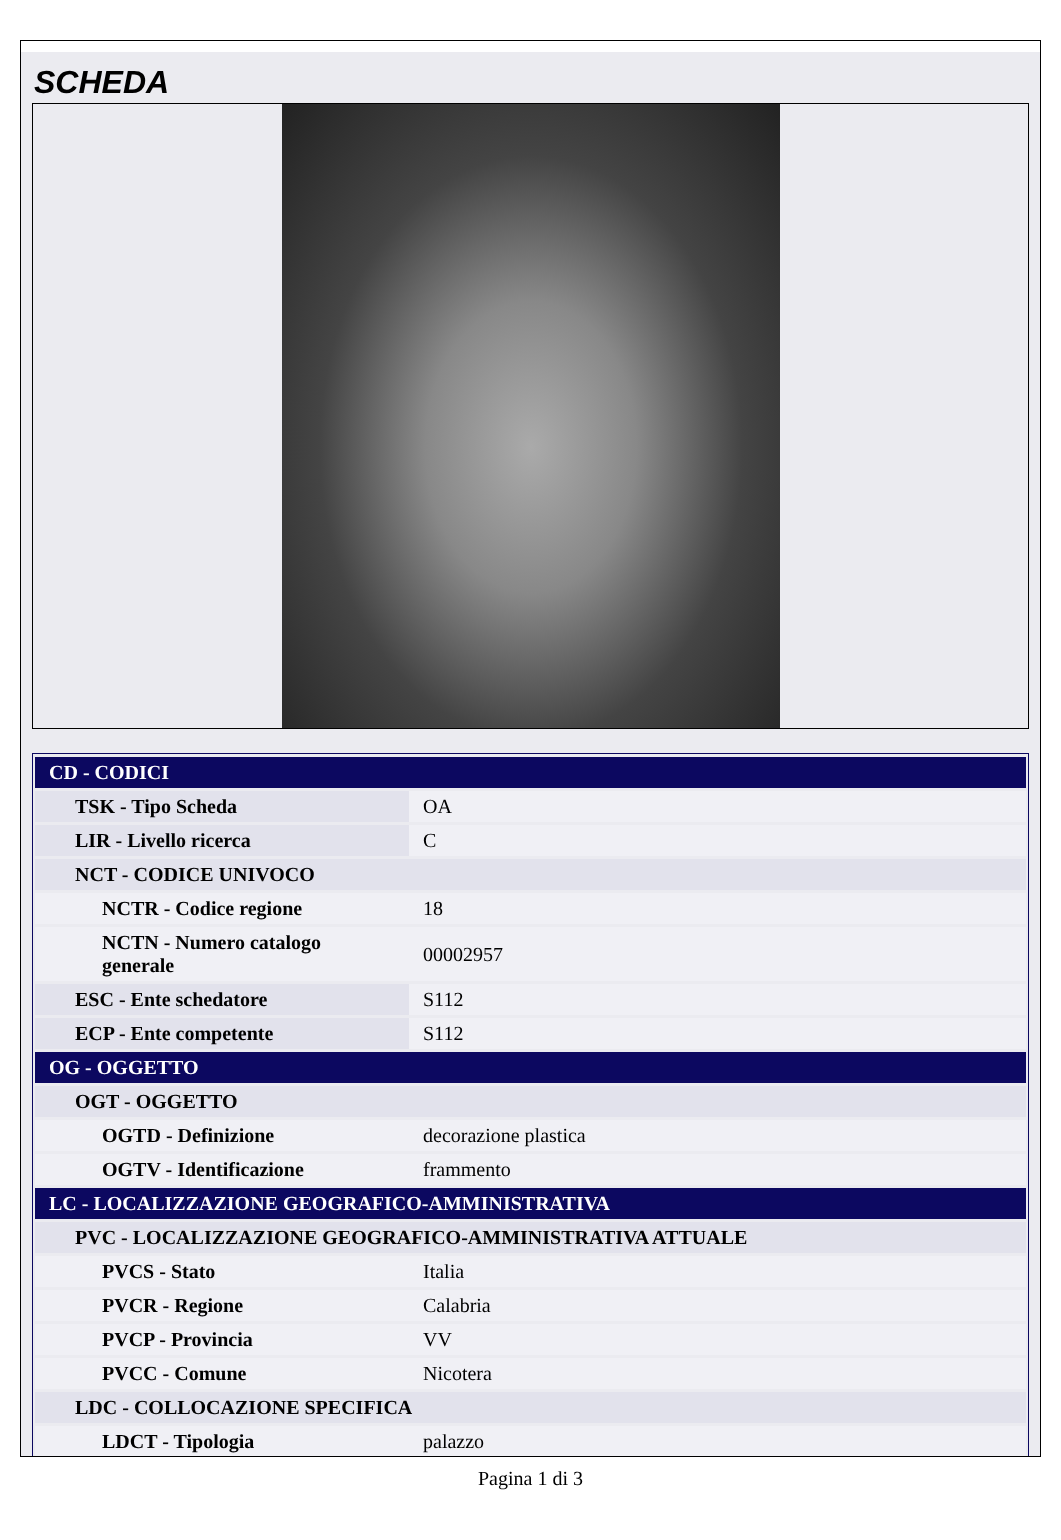SCHEDA
| CD - CODICI | |
| TSK - Tipo Scheda | OA |
| LIR - Livello ricerca | C |
| NCT - CODICE UNIVOCO | |
| NCTR - Codice regione | 18 |
| NCTN - Numero catalogo generale | 00002957 |
| ESC - Ente schedatore | S112 |
| ECP - Ente competente | S112 |
| OG - OGGETTO | |
| OGT - OGGETTO | |
| OGTD - Definizione | decorazione plastica |
| OGTV - Identificazione | frammento |
| LC - LOCALIZZAZIONE GEOGRAFICO-AMMINISTRATIVA | |
| PVC - LOCALIZZAZIONE GEOGRAFICO-AMMINISTRATIVA ATTUALE | |
| PVCS - Stato | Italia |
| PVCR - Regione | Calabria |
| PVCP - Provincia | VV |
| PVCC - Comune | Nicotera |
| LDC - COLLOCAZIONE SPECIFICA | |
| LDCT - Tipologia | palazzo |
Pagina 1 di 3